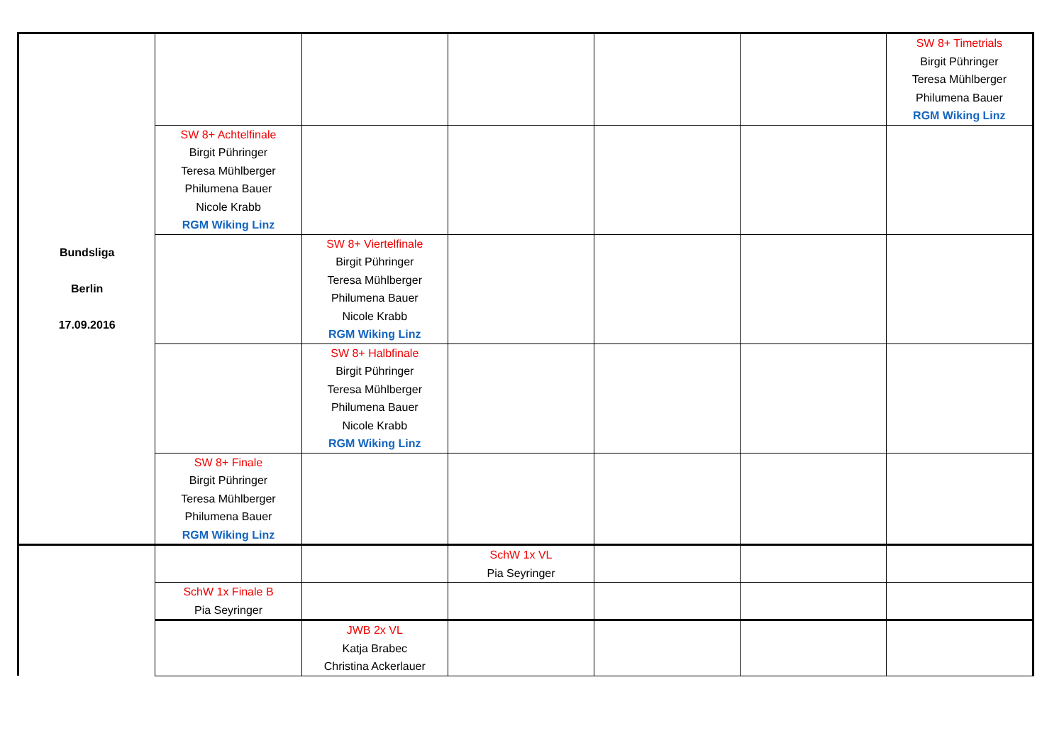| Bundsliga Berlin 17.09.2016 | | | | | | SW 8+ Timetrials Birgit Pühringer Teresa Mühlberger Philumena Bauer RGM Wiking Linz |
| | SW 8+ Achtelfinale Birgit Pühringer Teresa Mühlberger Philumena Bauer Nicole Krabb RGM Wiking Linz | | | | | |
| | | SW 8+ Viertelfinale Birgit Pühringer Teresa Mühlberger Philumena Bauer Nicole Krabb RGM Wiking Linz | | | | |
| | | SW 8+ Halbfinale Birgit Pühringer Teresa Mühlberger Philumena Bauer Nicole Krabb RGM Wiking Linz | | | | |
| | SW 8+ Finale Birgit Pühringer Teresa Mühlberger Philumena Bauer RGM Wiking Linz | | | | | |
| | | | SchW 1x VL Pia Seyringer | | | |
| | SchW 1x Finale B Pia Seyringer | | | | | |
| | | JWB 2x VL Katja Brabec Christina Ackerlauer | | | | |